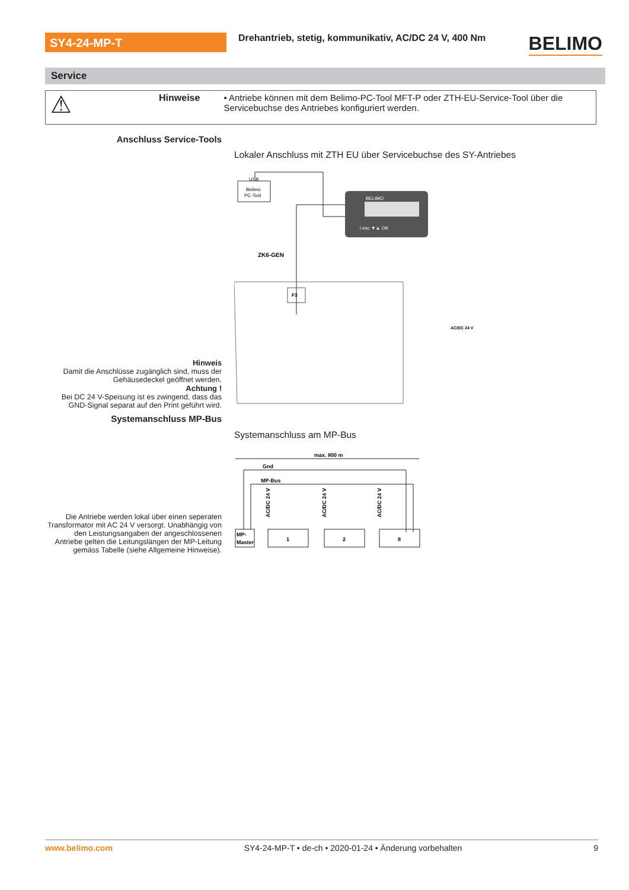SY4-24-MP-T
Drehantrieb, stetig, kommunikativ, AC/DC 24 V, 400 Nm
BELIMO
Service
⚠
Hinweise • Antriebe können mit dem Belimo-PC-Tool MFT-P oder ZTH-EU-Service-Tool über die Servicebuchse des Antriebes konfiguriert werden.
Anschluss Service-Tools
Lokaler Anschluss mit ZTH EU über Servicebuchse des SY-Antriebes
Belimo
PC-Tool
USB
BELIMO
i esc ▼▲ OK
ZK6-GEN
F3
AC/DC 24 V
Hinweis
Damit die Anschlüsse zugänglich sind, muss der Gehäusedeckel geöffnet werden.
Achtung !
Bei DC 24 V-Speisung ist es zwingend, dass das GND-Signal separat auf den Print geführt wird.
Systemanschluss MP-Bus
Systemanschluss am MP-Bus
max. 800 m
Gnd
MP-Bus
MP-
Master
1
2
8
AC/DC 24 V
AC/DC 24 V
AC/DC 24 V
Die Antriebe werden lokal über einen seperaten Transformator mit AC 24 V versorgt. Unabhängig von den Leistungsangaben der angeschlossenen Antriebe gelten die Leitungslängen der MP-Leitung gemäss Tabelle (siehe Allgemeine Hinweise).
www.belimo.com SY4-24-MP-T • de-ch • 2020-01-24 • Änderung vorbehalten 9